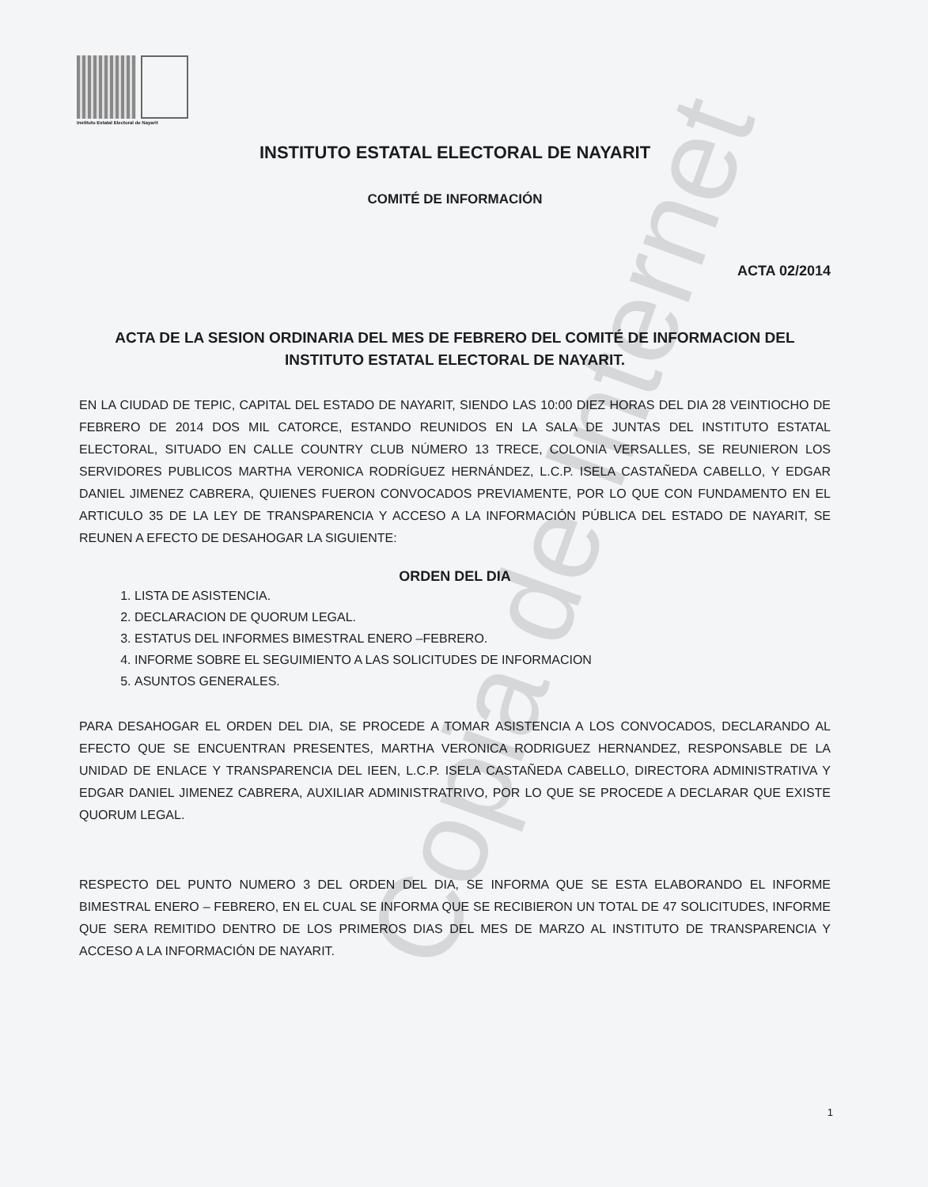Instituto Estatal Electoral de Nayarit
Copia de Internet
INSTITUTO ESTATAL ELECTORAL DE NAYARIT
COMITÉ DE INFORMACIÓN
ACTA 02/2014
ACTA DE LA SESION ORDINARIA DEL MES DE FEBRERO DEL COMITÉ DE INFORMACION DEL INSTITUTO ESTATAL ELECTORAL DE NAYARIT.
EN LA CIUDAD DE TEPIC, CAPITAL DEL ESTADO DE NAYARIT, SIENDO LAS 10:00 DIEZ HORAS DEL DIA 28 VEINTIOCHO DE FEBRERO DE 2014 DOS MIL CATORCE, ESTANDO REUNIDOS EN LA SALA DE JUNTAS DEL INSTITUTO ESTATAL ELECTORAL, SITUADO EN CALLE COUNTRY CLUB NÚMERO 13 TRECE, COLONIA VERSALLES, SE REUNIERON LOS SERVIDORES PUBLICOS MARTHA VERONICA RODRÍGUEZ HERNÁNDEZ, L.C.P. ISELA CASTAÑEDA CABELLO, Y EDGAR DANIEL JIMENEZ CABRERA, QUIENES FUERON CONVOCADOS PREVIAMENTE, POR LO QUE CON FUNDAMENTO EN EL ARTICULO 35 DE LA LEY DE TRANSPARENCIA Y ACCESO A LA INFORMACIÓN PÚBLICA DEL ESTADO DE NAYARIT, SE REUNEN A EFECTO DE DESAHOGAR LA SIGUIENTE:
ORDEN DEL DIA
1. LISTA DE ASISTENCIA.
2. DECLARACION DE QUORUM LEGAL.
3. ESTATUS DEL INFORMES BIMESTRAL ENERO –FEBRERO.
4. INFORME SOBRE EL SEGUIMIENTO A LAS SOLICITUDES DE INFORMACION
5. ASUNTOS GENERALES.
PARA DESAHOGAR EL ORDEN DEL DIA, SE PROCEDE A TOMAR ASISTENCIA A LOS CONVOCADOS, DECLARANDO AL EFECTO QUE SE ENCUENTRAN PRESENTES, MARTHA VERONICA RODRIGUEZ HERNANDEZ, RESPONSABLE DE LA UNIDAD DE ENLACE Y TRANSPARENCIA DEL IEEN, L.C.P. ISELA CASTAÑEDA CABELLO, DIRECTORA ADMINISTRATIVA Y EDGAR DANIEL JIMENEZ CABRERA, AUXILIAR ADMINISTRATRIVO, POR LO QUE SE PROCEDE A DECLARAR QUE EXISTE QUORUM LEGAL.
RESPECTO DEL PUNTO NUMERO 3 DEL ORDEN DEL DIA, SE INFORMA QUE SE ESTA ELABORANDO EL INFORME BIMESTRAL ENERO – FEBRERO, EN EL CUAL SE INFORMA QUE SE RECIBIERON UN TOTAL DE 47 SOLICITUDES, INFORME QUE SERA REMITIDO DENTRO DE LOS PRIMEROS DIAS DEL MES DE MARZO AL INSTITUTO DE TRANSPARENCIA Y ACCESO A LA INFORMACIÓN DE NAYARIT.
1